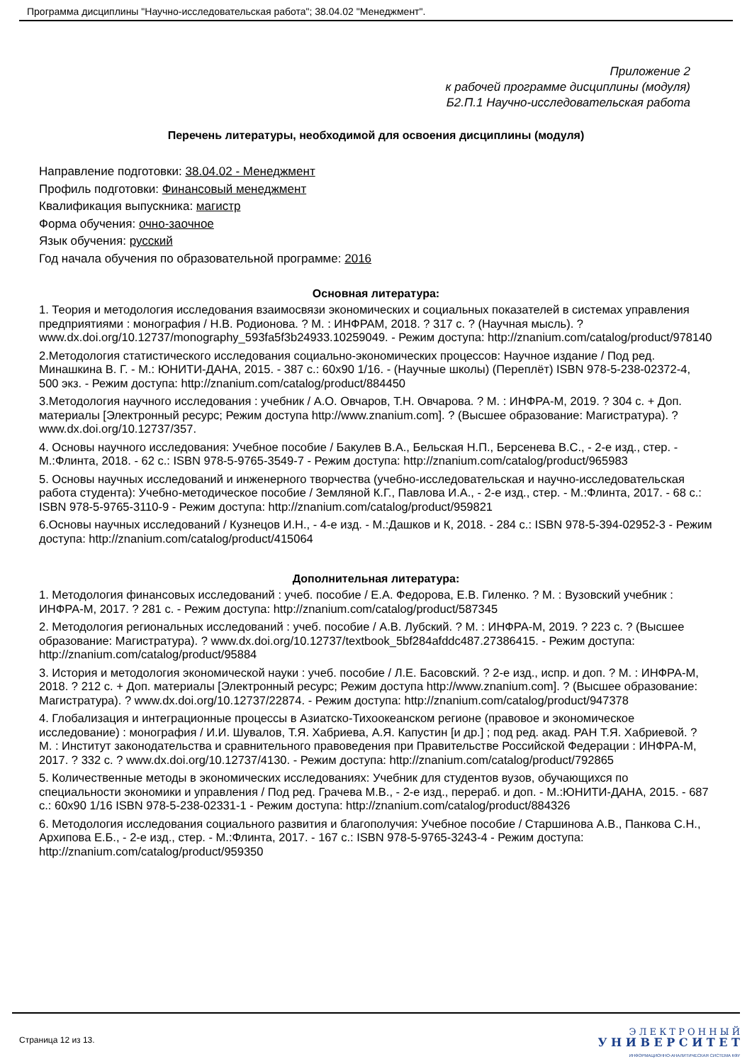Программа дисциплины "Научно-исследовательская работа"; 38.04.02 "Менеджмент".
Приложение 2
к рабочей программе дисциплины (модуля)
Б2.П.1 Научно-исследовательская работа
Перечень литературы, необходимой для освоения дисциплины (модуля)
Направление подготовки: 38.04.02 - Менеджмент
Профиль подготовки: Финансовый менеджмент
Квалификация выпускника: магистр
Форма обучения: очно-заочное
Язык обучения: русский
Год начала обучения по образовательной программе: 2016
Основная литература:
1. Теория и методология исследования взаимосвязи экономических и социальных показателей в системах управления предприятиями : монография / Н.В. Родионова. ? М. : ИНФРАМ, 2018. ? 317 с. ? (Научная мысль). ? www.dx.doi.org/10.12737/monography_593fa5f3b24933.10259049. - Режим доступа: http://znanium.com/catalog/product/978140
2.Методология статистического исследования социально-экономических процессов: Научное издание / Под ред. Минашкина В. Г. - М.: ЮНИТИ-ДАНА, 2015. - 387 с.: 60x90 1/16. - (Научные школы) (Переплёт) ISBN 978-5-238-02372-4, 500 экз. - Режим доступа: http://znanium.com/catalog/product/884450
3.Методология научного исследования : учебник / А.О. Овчаров, Т.Н. Овчарова. ? М. : ИНФРА-М, 2019. ? 304 с. + Доп. материалы [Электронный ресурс; Режим доступа http://www.znanium.com]. ? (Высшее образование: Магистратура). ? www.dx.doi.org/10.12737/357.
4. Основы научного исследования: Учебное пособие / Бакулев В.А., Бельская Н.П., Берсенева В.С., - 2-е изд., стер. - М.:Флинта, 2018. - 62 с.: ISBN 978-5-9765-3549-7 - Режим доступа: http://znanium.com/catalog/product/965983
5. Основы научных исследований и инженерного творчества (учебно-исследовательская и научно-исследовательская работа студента): Учебно-методическое пособие / Земляной К.Г., Павлова И.А., - 2-е изд., стер. - М.:Флинта, 2017. - 68 с.: ISBN 978-5-9765-3110-9 - Режим доступа: http://znanium.com/catalog/product/959821
6.Основы научных исследований / Кузнецов И.Н., - 4-е изд. - М.:Дашков и К, 2018. - 284 с.: ISBN 978-5-394-02952-3 - Режим доступа: http://znanium.com/catalog/product/415064
Дополнительная литература:
1. Методология финансовых исследований : учеб. пособие / Е.А. Федорова, Е.В. Гиленко. ? М. : Вузовский учебник : ИНФРА-М, 2017. ? 281 с. - Режим доступа: http://znanium.com/catalog/product/587345
2. Методология региональных исследований : учеб. пособие / А.В. Лубский. ? М. : ИНФРА-М, 2019. ? 223 с. ? (Высшее образование: Магистратура). ? www.dx.doi.org/10.12737/textbook_5bf284afddc487.27386415. - Режим доступа: http://znanium.com/catalog/product/95884
3. История и методология экономической науки : учеб. пособие / Л.Е. Басовский. ? 2-е изд., испр. и доп. ? М. : ИНФРА-М, 2018. ? 212 с. + Доп. материалы [Электронный ресурс; Режим доступа http://www.znanium.com]. ? (Высшее образование: Магистратура). ? www.dx.doi.org/10.12737/22874. - Режим доступа: http://znanium.com/catalog/product/947378
4. Глобализация и интеграционные процессы в Азиатско-Тихоокеанском регионе (правовое и экономическое исследование) : монография / И.И. Шувалов, Т.Я. Хабриева, А.Я. Капустин [и др.] ; под ред. акад. РАН Т.Я. Хабриевой. ? М. : Институт законодательства и сравнительного правоведения при Правительстве Российской Федерации : ИНФРА-М, 2017. ? 332 с. ? www.dx.doi.org/10.12737/4130. - Режим доступа: http://znanium.com/catalog/product/792865
5. Количественные методы в экономических исследованиях: Учебник для студентов вузов, обучающихся по специальности экономики и управления / Под ред. Грачева М.В., - 2-е изд., перераб. и доп. - М.:ЮНИТИ-ДАНА, 2015. - 687 с.: 60x90 1/16 ISBN 978-5-238-02331-1 - Режим доступа: http://znanium.com/catalog/product/884326
6. Методология исследования социального развития и благополучия: Учебное пособие / Старшинова А.В., Панкова С.Н., Архипова Е.Б., - 2-е изд., стер. - М.:Флинта, 2017. - 167 с.: ISBN 978-5-9765-3243-4 - Режим доступа: http://znanium.com/catalog/product/959350
Страница 12 из 13.
Э Л Е К Т Р О Н Н Ы Й
У Н И В Е Р С И Т Е Т
ИНФОРМАЦИОННО-АНАЛИТИЧЕСКАЯ СИСТЕМА КФУ